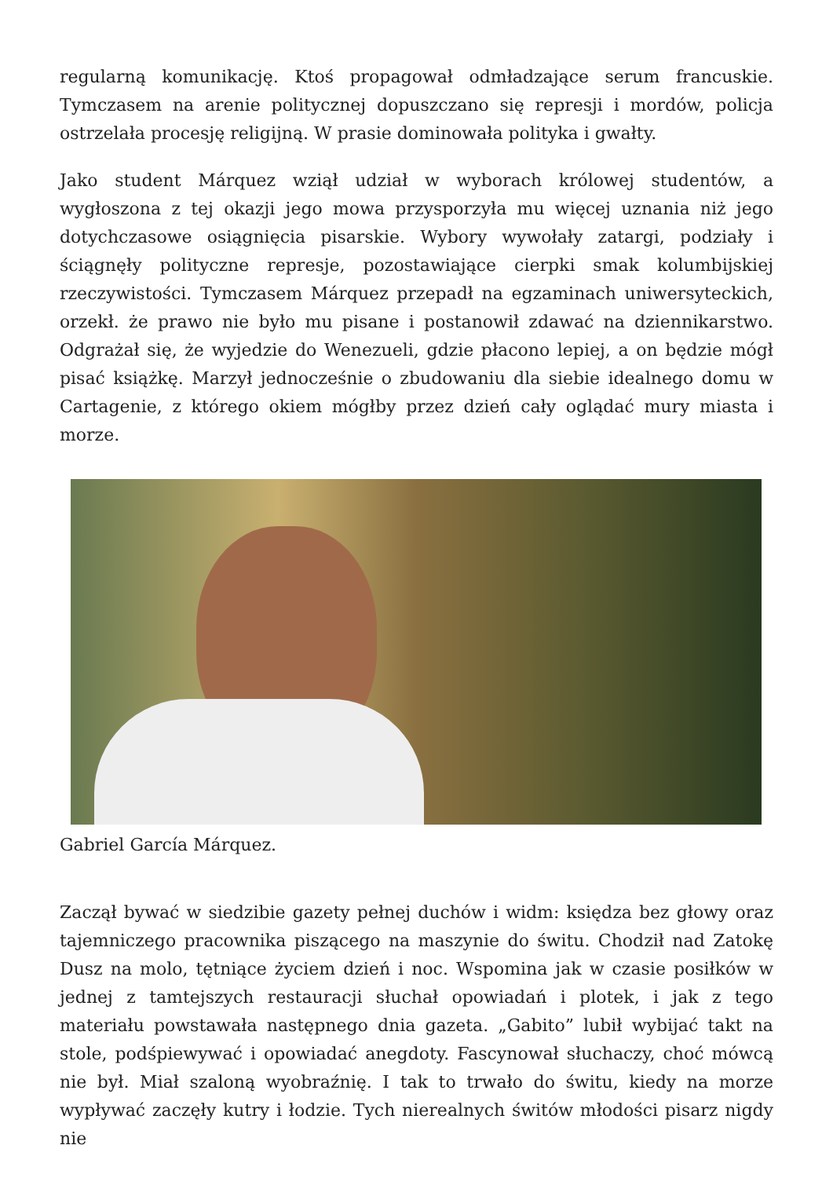regularną komunikację. Ktoś propagował odmładzające serum francuskie. Tymczasem na arenie politycznej dopuszczano się represji i mordów, policja ostrzelała procesję religijną. W prasie dominowała polityka i gwałty.
Jako student Márquez wziął udział w wyborach królowej studentów, a wygłoszona z tej okazji jego mowa przysporzyła mu więcej uznania niż jego dotychczasowe osiągnięcia pisarskie. Wybory wywołały zatargi, podziały i ściągnęły polityczne represje, pozostawiające cierpki smak kolumbijskiej rzeczywistości. Tymczasem Márquez przepadł na egzaminach uniwersyteckich, orzekł. że prawo nie było mu pisane i postanowił zdawać na dziennikarstwo. Odgrażał się, że wyjedzie do Wenezueli, gdzie płacono lepiej, a on będzie mógł pisać książkę. Marzył jednocześnie o zbudowaniu dla siebie idealnego domu w Cartagenie, z którego okiem mógłby przez dzień cały oglądać mury miasta i morze.
Gabriel García Márquez.
Zaczął bywać w siedzibie gazety pełnej duchów i widm: księdza bez głowy oraz tajemniczego pracownika piszącego na maszynie do świtu. Chodził nad Zatokę Dusz na molo, tętniące życiem dzień i noc. Wspomina jak w czasie posiłków w jednej z tamtejszych restauracji słuchał opowiadań i plotek, i jak z tego materiału powstawała następnego dnia gazeta. „Gabito” lubił wybijać takt na stole, podśpiewywać i opowiadać anegdoty. Fascynował słuchaczy, choć mówcą nie był. Miał szaloną wyobraźnię. I tak to trwało do świtu, kiedy na morze wypływać zaczęły kutry i łodzie. Tych nierealnych świtów młodości pisarz nigdy nie